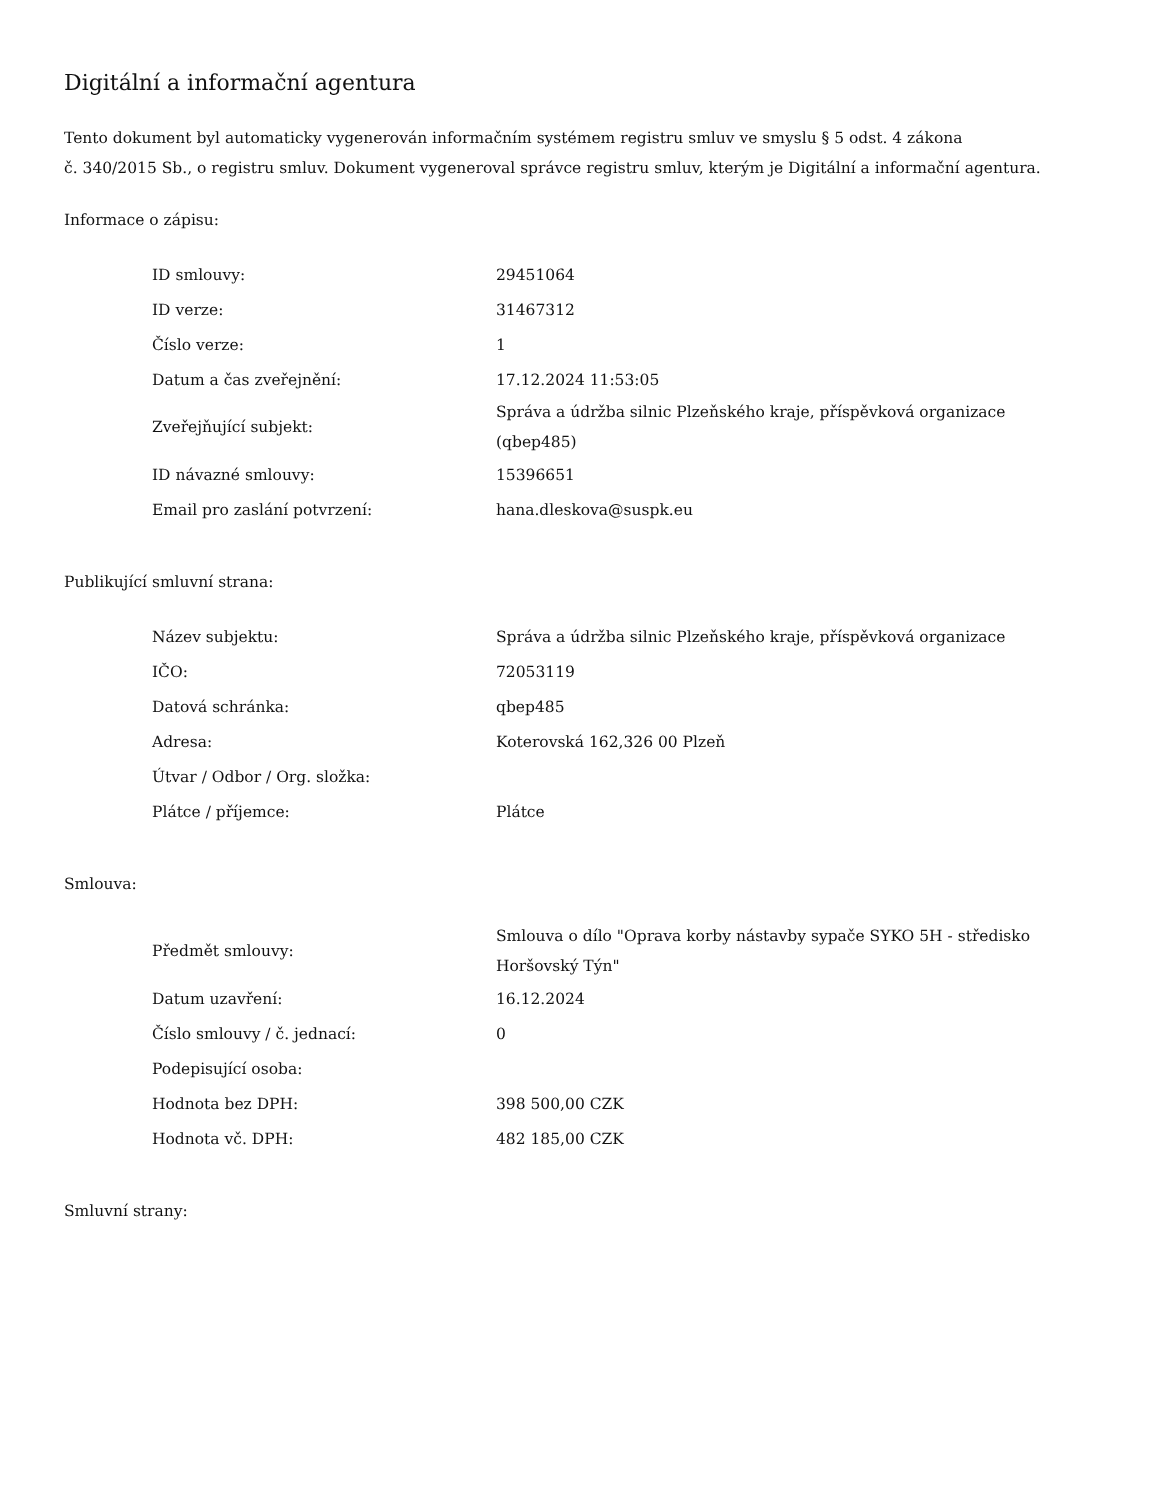Digitální a informační agentura
Tento dokument byl automaticky vygenerován informačním systémem registru smluv ve smyslu § 5 odst. 4 zákona
č. 340/2015 Sb., o registru smluv. Dokument vygeneroval správce registru smluv, kterým je Digitální a informační agentura.
Informace o zápisu:
| ID smlouvy: | 29451064 |
| ID verze: | 31467312 |
| Číslo verze: | 1 |
| Datum a čas zveřejnění: | 17.12.2024 11:53:05 |
| Zveřejňující subjekt: | Správa a údržba silnic Plzeňského kraje, příspěvková organizace (qbep485) |
| ID návazné smlouvy: | 15396651 |
| Email pro zaslání potvrzení: | hana.dleskova@suspk.eu |
Publikující smluvní strana:
| Název subjektu: | Správa a údržba silnic Plzeňského kraje, příspěvková organizace |
| IČO: | 72053119 |
| Datová schránka: | qbep485 |
| Adresa: | Koterovská 162,326 00 Plzeň |
| Útvar / Odbor / Org. složka: | |
| Plátce / příjemce: | Plátce |
Smlouva:
| Předmět smlouvy: | Smlouva o dílo "Oprava korby nástavby sypače SYKO 5H - středisko Horšovský Týn" |
| Datum uzavření: | 16.12.2024 |
| Číslo smlouvy / č. jednací: | 0 |
| Podepisující osoba: | |
| Hodnota bez DPH: | 398 500,00 CZK |
| Hodnota vč. DPH: | 482 185,00 CZK |
Smluvní strany: